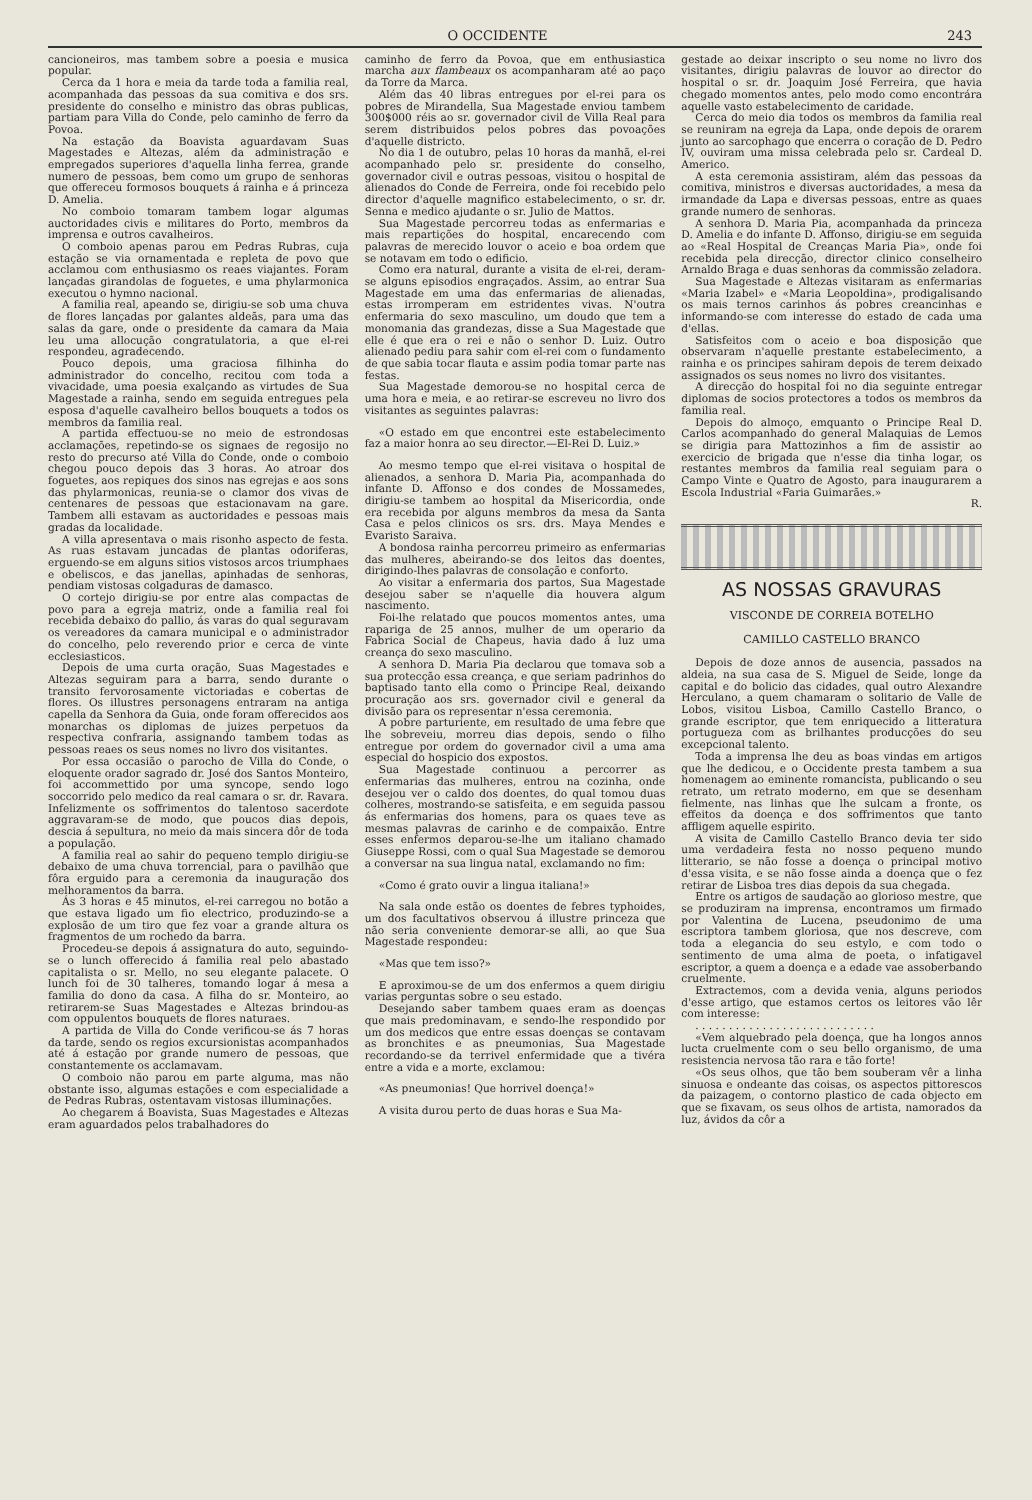O OCCIDENTE 243
cancioneiros, mas tambem sobre a poesia e musica popular.
Cerca da 1 hora e meia da tarde toda a familia real, acompanhada das pessoas da sua comitiva e dos srs. presidente do conselho e ministro das obras publicas, partiam para Villa do Conde, pelo caminho de ferro da Povoa.
Na estação da Boavista aguardavam Suas Magestades e Altezas, além da administração e empregados superiores d'aquella linha ferrea, grande numero de pessoas, bem como um grupo de senhoras que offereceu formosos bouquets á rainha e á princeza D. Amelia.
No comboio tomaram tambem logar algumas auctoridades civis e militares do Porto, membros da imprensa e outros cavalheiros.
O comboio apenas parou em Pedras Rubras, cuja estação se via ornamentada e repleta de povo que acclamou com enthusiasmo os reaes viajantes. Foram lançadas girandolas de foguetes, e uma phylarmonica executou o hymno nacional.
A familia real, apeando se, dirigiu-se sob uma chuva de flores lançadas por galantes aldeãs, para uma das salas da gare, onde o presidente da camara da Maia leu uma allocução congratulatoria, a que el-rei respondeu, agradecendo.
Pouco depois, uma graciosa filhinha do administrador do concelho, recitou com toda a vivacidade, uma poesia exalçando as virtudes de Sua Magestade a rainha, sendo em seguida entregues pela esposa d'aquelle cavalheiro bellos bouquets a todos os membros da familia real.
A partida effectuou-se no meio de estrondosas acclamações, repetindo-se os signaes de regosijo no resto do precurso até Villa do Conde, onde o comboio chegou pouco depois das 3 horas. Ao atroar dos foguetes, aos repiques dos sinos nas egrejas e aos sons das phylarmonicas, reunia-se o clamor dos vivas de centenares de pessoas que estacionavam na gare. Tambem alli estavam as auctoridades e pessoas mais gradas da localidade.
A villa apresentava o mais risonho aspecto de festa. As ruas estavam juncadas de plantas odoriferas, erguendo-se em alguns sitios vistosos arcos triumphaes e obeliscos, e das janellas, apinhadas de senhoras, pendiam vistosas colgaduras de damasco.
O cortejo dirigiu-se por entre alas compactas de povo para a egreja matriz, onde a familia real foi recebida debaixo do pallio, ás varas do qual seguravam os vereadores da camara municipal e o administrador do concelho, pelo reverendo prior e cerca de vinte ecclesiasticos.
Depois de uma curta oração, Suas Magestades e Altezas seguiram para a barra, sendo durante o transito fervorosamente victoriadas e cobertas de flores. Os illustres personagens entraram na antiga capella da Senhora da Guia, onde foram offerecidos aos monarchas os diplomas de juizes perpetuos da respectiva confraria, assignando tambem todas as pessoas reaes os seus nomes no livro dos visitantes.
Por essa occasião o parocho de Villa do Conde, o eloquente orador sagrado dr. José dos Santos Monteiro, foi accommettido por uma syncope, sendo logo soccorrido pelo medico da real camara o sr. dr. Ravara. Infelizmente os soffrimentos do talentoso sacerdote aggravaram-se de modo, que poucos dias depois, descia á sepultura, no meio da mais sincera dôr de toda a população.
A familia real ao sahir do pequeno templo dirigiu-se debaixo de uma chuva torrencial, para o pavilhão que fôra erguido para a ceremonia da inauguração dos melhoramentos da barra.
Ás 3 horas e 45 minutos, el-rei carregou no botão a que estava ligado um fio electrico, produzindo-se a explosão de um tiro que fez voar a grande altura os fragmentos de um rochedo da barra.
Procedeu-se depois á assignatura do auto, seguindo-se o lunch offerecido á familia real pelo abastado capitalista o sr. Mello, no seu elegante palacete. O lunch foi de 30 talheres, tomando logar á mesa a familia do dono da casa. A filha do sr. Monteiro, ao retirarem-se Suas Magestades e Altezas brindou-as com oppulentos bouquets de flores naturaes.
A partida de Villa do Conde verificou-se ás 7 horas da tarde, sendo os regios excursionistas acompanhados até á estação por grande numero de pessoas, que constantemente os acclamavam.
O comboio não parou em parte alguma, mas não obstante isso, algumas estações e com especialidade a de Pedras Rubras, ostentavam vistosas illuminações.
Ao chegarem á Boavista, Suas Magestades e Altezas eram aguardados pelos trabalhadores do
caminho de ferro da Povoa, que em enthusiastica marcha aux flambeaux os acompanharam até ao paço da Torre da Marca.
Além das 40 libras entregues por el-rei para os pobres de Mirandella, Sua Magestade enviou tambem 300$000 réis ao sr. governador civil de Villa Real para serem distribuidos pelos pobres das povoações d'aquelle districto.
No dia 1 de outubro, pelas 10 horas da manhã, el-rei acompanhado pelo sr. presidente do conselho, governador civil e outras pessoas, visitou o hospital de alienados do Conde de Ferreira, onde foi recebido pelo director d'aquelle magnifico estabelecimento, o sr. dr. Senna e medico ajudante o sr. Julio de Mattos.
Sua Magestade percorreu todas as enfermarias e mais repartições do hospital, encarecendo com palavras de merecido louvor o aceio e boa ordem que se notavam em todo o edificio.
Como era natural, durante a visita de el-rei, deram-se alguns episodios engraçados. Assim, ao entrar Sua Magestade em uma das enfermarias de alienadas, estas irromperam em estridentes vivas. N'outra enfermaria do sexo masculino, um doudo que tem a monomania das grandezas, disse a Sua Magestade que elle é que era o rei e não o senhor D. Luiz. Outro alienado pediu para sahir com el-rei com o fundamento de que sabia tocar flauta e assim podia tomar parte nas festas.
Sua Magestade demorou-se no hospital cerca de uma hora e meia, e ao retirar-se escreveu no livro dos visitantes as seguintes palavras:
«O estado em que encontrei este estabelecimento faz a maior honra ao seu director.—El-Rei D. Luiz.»
Ao mesmo tempo que el-rei visitava o hospital de alienados, a senhora D. Maria Pia, acompanhada do infante D. Affonso e dos condes de Mossamedes, dirigiu-se tambem ao hospital da Misericordia, onde era recebida por alguns membros da mesa da Santa Casa e pelos clinicos os srs. drs. Maya Mendes e Evaristo Saraiva.
A bondosa rainha percorreu primeiro as enfermarias das mulheres, abeirando-se dos leitos das doentes, dirigindo-lhes palavras de consolação e conforto.
Ao visitar a enfermaria dos partos, Sua Magestade desejou saber se n'aquelle dia houvera algum nascimento.
Foi-lhe relatado que poucos momentos antes, uma rapariga de 25 annos, mulher de um operario da Fabrica Social de Chapeus, havia dado á luz uma creança do sexo masculino.
A senhora D. Maria Pia declarou que tomava sob a sua protecção essa creança, e que seriam padrinhos do baptisado tanto ella como o Principe Real, deixando procuração aos srs. governador civil e general da divisão para os representar n'essa ceremonia.
A pobre parturiente, em resultado de uma febre que lhe sobreveiu, morreu dias depois, sendo o filho entregue por ordem do governador civil a uma ama especial do hospicio dos expostos.
Sua Magestade continuou a percorrer as enfermarias das mulheres, entrou na cozinha, onde desejou ver o caldo dos doentes, do qual tomou duas colheres, mostrando-se satisfeita, e em seguida passou ás enfermarias dos homens, para os quaes teve as mesmas palavras de carinho e de compaixão. Entre esses enfermos deparou-se-lhe um italiano chamado Giuseppe Rossi, com o qual Sua Magestade se demorou a conversar na sua lingua natal, exclamando no fim:
«Como é grato ouvir a lingua italiana!»
Na sala onde estão os doentes de febres typhoides, um dos facultativos observou á illustre princeza que não seria conveniente demorar-se alli, ao que Sua Magestade respondeu:
«Mas que tem isso?»
E aproximou-se de um dos enfermos a quem dirigiu varias perguntas sobre o seu estado.
Desejando saber tambem quaes eram as doenças que mais predominavam, e sendo-lhe respondido por um dos medicos que entre essas doenças se contavam as bronchites e as pneumonias, Sua Magestade recordando-se da terrivel enfermidade que a tivéra entre a vida e a morte, exclamou:
«As pneumonias! Que horrivel doença!»
A visita durou perto de duas horas e Sua Ma-
gestade ao deixar inscripto o seu nome no livro dos visitantes, dirigiu palavras de louvor ao director do hospital o sr. dr. Joaquim José Ferreira, que havia chegado momentos antes, pelo modo como encontrára aquelle vasto estabelecimento de caridade.
Cerca do meio dia todos os membros da familia real se reuniram na egreja da Lapa, onde depois de orarem junto ao sarcophago que encerra o coração de D. Pedro IV, ouviram uma missa celebrada pelo sr. Cardeal D. Americo.
A esta ceremonia assistiram, além das pessoas da comitiva, ministros e diversas auctoridades, a mesa da irmandade da Lapa e diversas pessoas, entre as quaes grande numero de senhoras.
A senhora D. Maria Pia, acompanhada da princeza D. Amelia e do infante D. Affonso, dirigiu-se em seguida ao «Real Hospital de Creanças Maria Pia», onde foi recebida pela direcção, director clinico conselheiro Arnaldo Braga e duas senhoras da commissão zeladora.
Sua Magestade e Altezas visitaram as enfermarias «Maria Izabel» e «Maria Leopoldina», prodigalisando os mais ternos carinhos ás pobres creancinhas e informando-se com interesse do estado de cada uma d'ellas.
Satisfeitos com o aceio e boa disposição que observaram n'aquelle prestante estabelecimento, a rainha e os principes sahiram depois de terem deixado assignados os seus nomes no livro dos visitantes.
A direcção do hospital foi no dia seguinte entregar diplomas de socios protectores a todos os membros da familia real.
Depois do almoço, emquanto o Principe Real D. Carlos acompanhado do general Malaquias de Lemos se dirigia para Mattozinhos a fim de assistir ao exercicio de brigada que n'esse dia tinha logar, os restantes membros da familia real seguiam para o Campo Vinte e Quatro de Agosto, para inaugurarem a Escola Industrial «Faria Guimarães.»
R.
AS NOSSAS GRAVURAS
VISCONDE DE CORREIA BOTELHO
CAMILLO CASTELLO BRANCO
Depois de doze annos de ausencia, passados na aldeia, na sua casa de S. Miguel de Seide, longe da capital e do bolicio das cidades, qual outro Alexandre Herculano, a quem chamaram o solitario de Valle de Lobos, visitou Lisboa, Camillo Castello Branco, o grande escriptor, que tem enriquecido a litteratura portugueza com as brilhantes producções do seu excepcional talento.
Toda a imprensa lhe deu as boas vindas em artigos que lhe dedicou, e o Occidente presta tambem a sua homenagem ao eminente romancista, publicando o seu retrato, um retrato moderno, em que se desenham fielmente, nas linhas que lhe sulcam a fronte, os effeitos da doença e dos soffrimentos que tanto affligem aquelle espirito.
A visita de Camillo Castello Branco devia ter sido uma verdadeira festa no nosso pequeno mundo litterario, se não fosse a doença o principal motivo d'essa visita, e se não fosse ainda a doença que o fez retirar de Lisboa tres dias depois da sua chegada.
Entre os artigos de saudação ao glorioso mestre, que se produziram na imprensa, encontramos um firmado por Valentina de Lucena, pseudonimo de uma escriptora tambem gloriosa, que nos descreve, com toda a elegancia do seu estylo, e com todo o sentimento de uma alma de poeta, o infatigavel escriptor, a quem a doença e a edade vae assoberbando cruelmente.
Extractemos, com a devida venia, alguns periodos d'esse artigo, que estamos certos os leitores vão lêr com interesse:
. . . . . . . . . . . . . . . . . . . . . . . . . . .
«Vem alquebrado pela doença, que ha longos annos lucta cruelmente com o seu bello organismo, de uma resistencia nervosa tão rara e tão forte!
«Os seus olhos, que tão bem souberam vêr a linha sinuosa e ondeante das coisas, os aspectos pittorescos da paizagem, o contorno plastico de cada objecto em que se fixavam, os seus olhos de artista, namorados da luz, ávidos da côr a